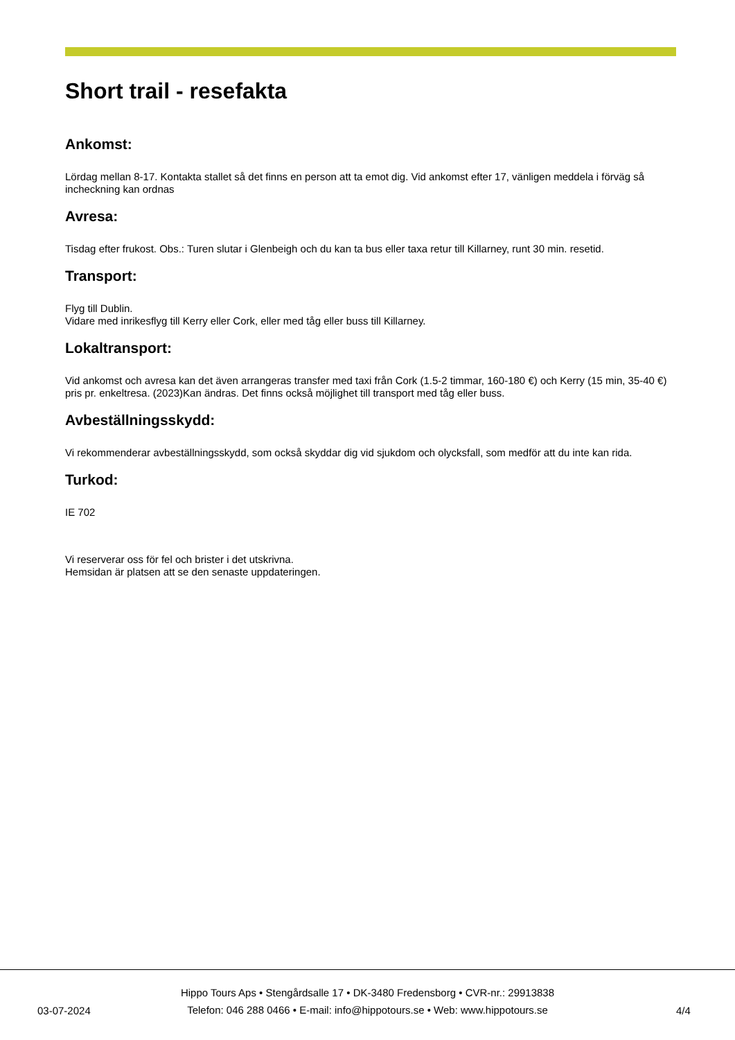Short trail - resefakta
Ankomst:
Lördag mellan 8-17. Kontakta stallet så det finns en person att ta emot dig. Vid ankomst efter 17, vänligen meddela i förväg så incheckning kan ordnas
Avresa:
Tisdag efter frukost. Obs.: Turen slutar i Glenbeigh och du kan ta bus eller taxa retur till Killarney, runt 30 min. resetid.
Transport:
Flyg till Dublin.
Vidare med inrikesflyg till Kerry eller Cork, eller med tåg eller buss till Killarney.
Lokaltransport:
Vid ankomst och avresa kan det även arrangeras transfer med taxi från Cork (1.5-2 timmar, 160-180 €) och Kerry (15 min, 35-40 €) pris pr. enkeltresa. (2023)Kan ändras. Det finns också möjlighet till transport med tåg eller buss.
Avbeställningsskydd:
Vi rekommenderar avbeställningsskydd, som också skyddar dig vid sjukdom och olycksfall, som medför att du inte kan rida.
Turkod:
IE 702
Vi reserverar oss för fel och brister i det utskrivna.
Hemsidan är platsen att se den senaste uppdateringen.
03-07-2024
Hippo Tours Aps • Stengårdsalle 17 • DK-3480 Fredensborg • CVR-nr.: 29913838
Telefon: 046 288 0466 • E-mail: info@hippotours.se • Web: www.hippotours.se
4/4